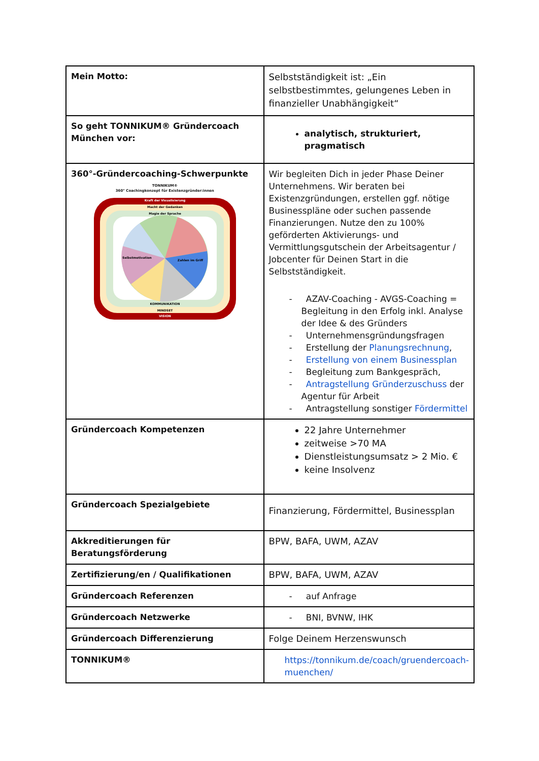| Mein Motto: | Selbstständigkeit ist: „Ein selbstbestimmtes, gelungenes Leben in finanzieller Unabhängigkeit“ |
| So geht TONNIKUM® Gründercoach München vor: | analytisch, strukturiert, pragmatisch |
| 360°-Gründercoaching-Schwerpunkte TONNIKUM® 360° Coachingkonzept für Existenzgründer:innen Kraft der Visualisierung Macht der Gedanken Magie der Sprache KOMMUNIKATION MINDSET VISION Zahlen im Griff Selbstmotivation | Wir begleiten Dich in jeder Phase Deiner Unternehmens. Wir beraten bei Existenzgründungen, erstellen ggf. nötige Businesspläne oder suchen passende Finanzierungen. Nutze den zu 100% geförderten Aktivierungs- und Vermittlungsgutschein der Arbeitsagentur / Jobcenter für Deinen Start in die Selbstständigkeit. - AZAV-Coaching - AVGS-Coaching = Begleitung in den Erfolg inkl. Analyse der Idee & des Gründers - Unternehmensgründungsfragen - Erstellung der Planungsrechnung , - Erstellung von einem Businessplan - Begleitung zum Bankgespräch, - Antragstellung Gründerzuschuss der Agentur für Arbeit - Antragstellung sonstiger Fördermittel |
| Gründercoach Kompetenzen | 22 Jahre Unternehmer zeitweise >70 MA Dienstleistungsumsatz > 2 Mio. € keine Insolvenz |
| Gründercoach Spezialgebiete | Finanzierung, Fördermittel, Businessplan |
| Akkreditierungen für Beratungsförderung | BPW, BAFA, UWM, AZAV |
| Zertifizierung/en / Qualifikationen | BPW, BAFA, UWM, AZAV |
| Gründercoach Referenzen | - auf Anfrage |
| Gründercoach Netzwerke | - BNI, BVNW, IHK |
| Gründercoach Differenzierung | Folge Deinem Herzenswunsch |
| TONNIKUM® | https://tonnikum.de/coach/gruendercoach-muenchen/ |